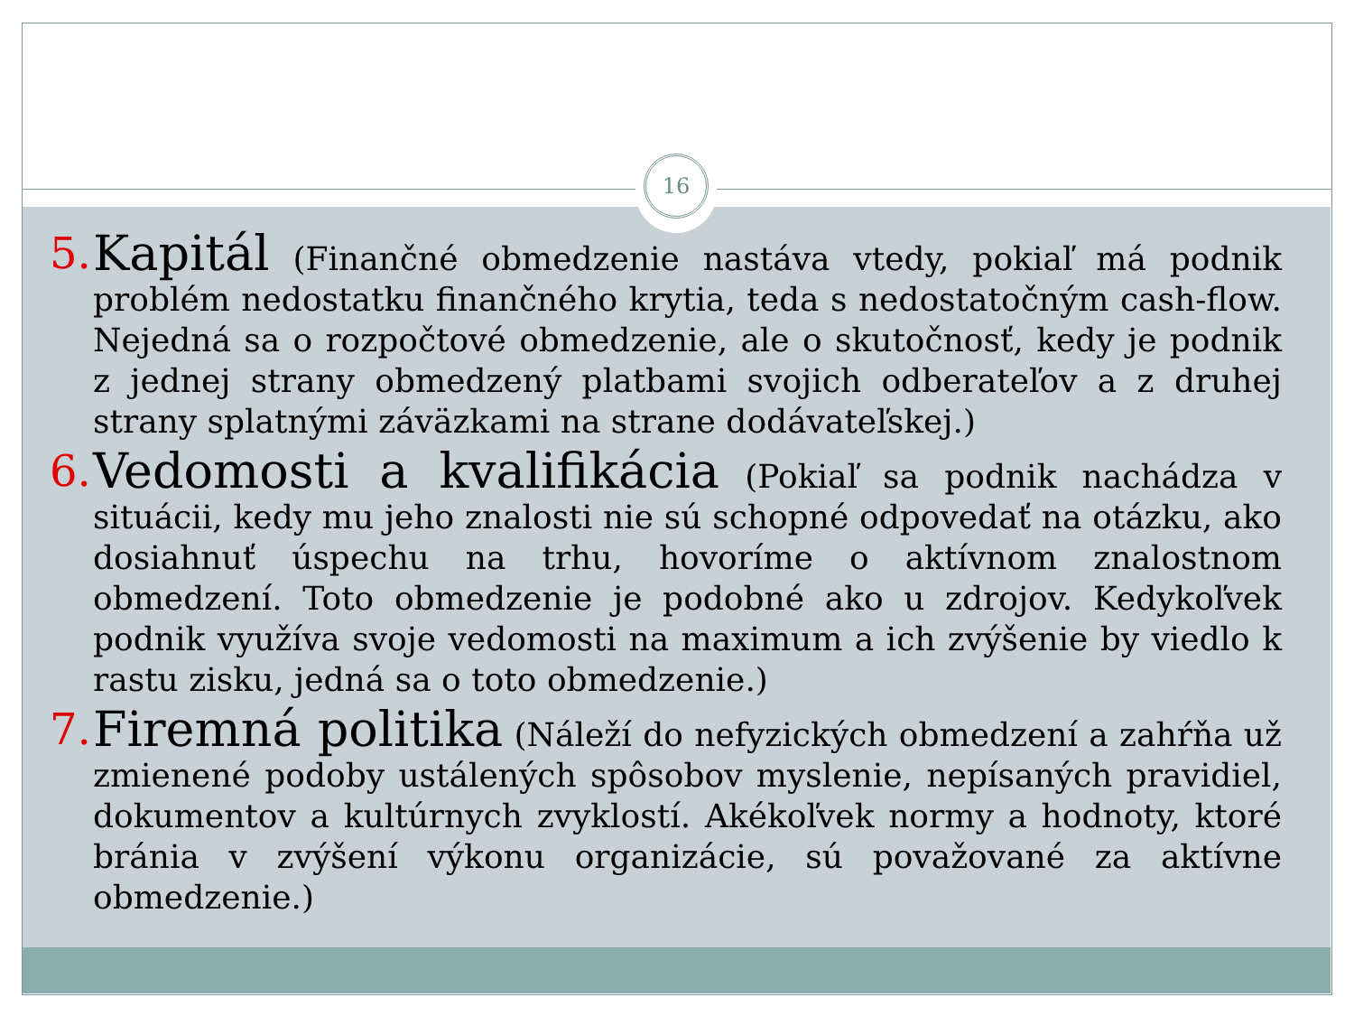16
5.
Kapitál (Finančné obmedzenie nastáva vtedy, pokiaľ má podnik problém nedostatku finančného krytia, teda s nedostatočným cash-flow. Nejedná sa o rozpočtové obmedzenie, ale o skutočnosť, kedy je podnik z jednej strany obmedzený platbami svojich odberateľov a z druhej strany splatnými záväzkami na strane dodávateľskej.)
6.
Vedomosti a kvalifikácia (Pokiaľ sa podnik nachádza v situácii, kedy mu jeho znalosti nie sú schopné odpovedať na otázku, ako dosiahnuť úspechu na trhu, hovoríme o aktívnom znalostnom obmedzení. Toto obmedzenie je podobné ako u zdrojov. Kedykoľvek podnik využíva svoje vedomosti na maximum a ich zvýšenie by viedlo k rastu zisku, jedná sa o toto obmedzenie.)
7.
Firemná politika (Náleží do nefyzických obmedzení a zahŕňa už zmienené podoby ustálených spôsobov myslenie, nepísaných pravidiel, dokumentov a kultúrnych zvyklostí. Akékoľvek normy a hodnoty, ktoré bránia v zvýšení výkonu organizácie, sú považované za aktívne obmedzenie.)